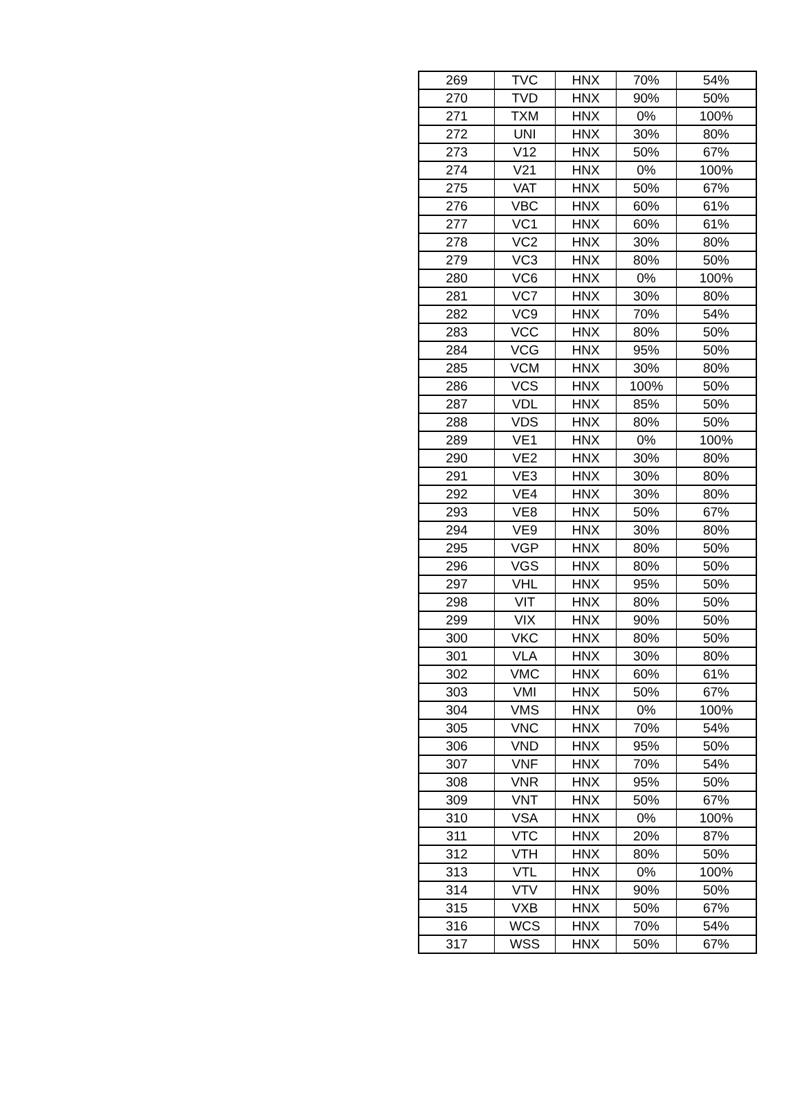| 269 | TVC | HNX | 70% | 54% |
| 270 | TVD | HNX | 90% | 50% |
| 271 | TXM | HNX | 0% | 100% |
| 272 | UNI | HNX | 30% | 80% |
| 273 | V12 | HNX | 50% | 67% |
| 274 | V21 | HNX | 0% | 100% |
| 275 | VAT | HNX | 50% | 67% |
| 276 | VBC | HNX | 60% | 61% |
| 277 | VC1 | HNX | 60% | 61% |
| 278 | VC2 | HNX | 30% | 80% |
| 279 | VC3 | HNX | 80% | 50% |
| 280 | VC6 | HNX | 0% | 100% |
| 281 | VC7 | HNX | 30% | 80% |
| 282 | VC9 | HNX | 70% | 54% |
| 283 | VCC | HNX | 80% | 50% |
| 284 | VCG | HNX | 95% | 50% |
| 285 | VCM | HNX | 30% | 80% |
| 286 | VCS | HNX | 100% | 50% |
| 287 | VDL | HNX | 85% | 50% |
| 288 | VDS | HNX | 80% | 50% |
| 289 | VE1 | HNX | 0% | 100% |
| 290 | VE2 | HNX | 30% | 80% |
| 291 | VE3 | HNX | 30% | 80% |
| 292 | VE4 | HNX | 30% | 80% |
| 293 | VE8 | HNX | 50% | 67% |
| 294 | VE9 | HNX | 30% | 80% |
| 295 | VGP | HNX | 80% | 50% |
| 296 | VGS | HNX | 80% | 50% |
| 297 | VHL | HNX | 95% | 50% |
| 298 | VIT | HNX | 80% | 50% |
| 299 | VIX | HNX | 90% | 50% |
| 300 | VKC | HNX | 80% | 50% |
| 301 | VLA | HNX | 30% | 80% |
| 302 | VMC | HNX | 60% | 61% |
| 303 | VMI | HNX | 50% | 67% |
| 304 | VMS | HNX | 0% | 100% |
| 305 | VNC | HNX | 70% | 54% |
| 306 | VND | HNX | 95% | 50% |
| 307 | VNF | HNX | 70% | 54% |
| 308 | VNR | HNX | 95% | 50% |
| 309 | VNT | HNX | 50% | 67% |
| 310 | VSA | HNX | 0% | 100% |
| 311 | VTC | HNX | 20% | 87% |
| 312 | VTH | HNX | 80% | 50% |
| 313 | VTL | HNX | 0% | 100% |
| 314 | VTV | HNX | 90% | 50% |
| 315 | VXB | HNX | 50% | 67% |
| 316 | WCS | HNX | 70% | 54% |
| 317 | WSS | HNX | 50% | 67% |